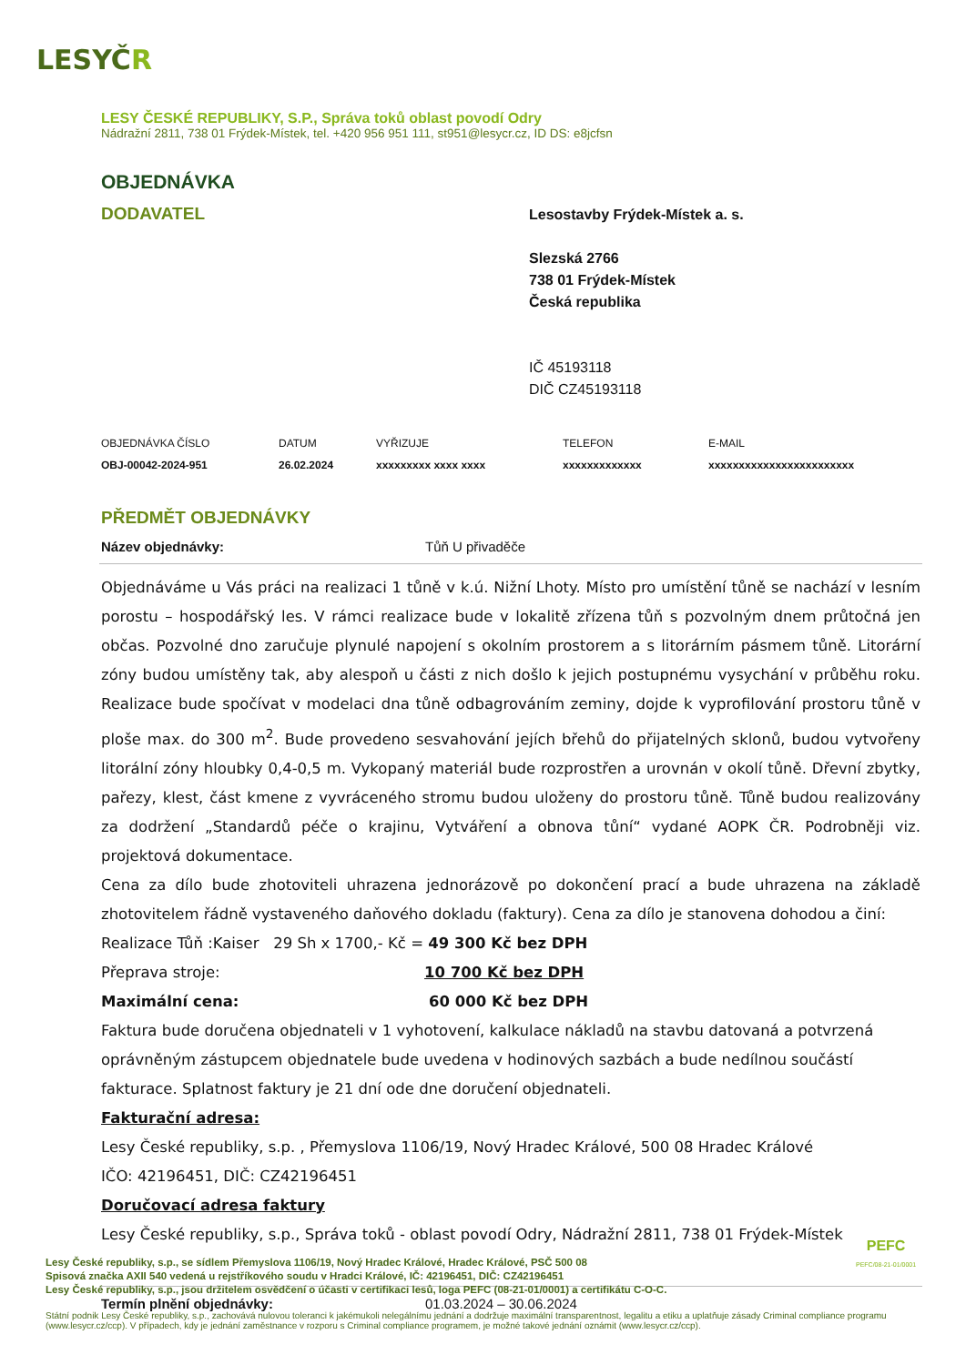LESYČR
LESY ČESKÉ REPUBLIKY, S.P., Správa toků oblast povodí Odry
Nádražní 2811, 738 01 Frýdek-Místek, tel. +420 956 951 111, st951@lesycr.cz, ID DS: e8jcfsn
OBJEDNÁVKA
DODAVATEL
Lesostavby Frýdek-Místek a. s.
Slezská 2766
738 01 Frýdek-Místek
Česká republika
IČ 45193118
DIČ CZ45193118
| OBJEDNÁVKA ČÍSLO | DATUM | VYŘIZUJE | TELEFON | E-MAIL |
| --- | --- | --- | --- | --- |
| OBJ-00042-2024-951 | 26.02.2024 | xxxxxxxxx xxxx xxxx | xxxxxxxxxxxxx | xxxxxxxxxxxxxxxxxxxxxxxx |
PŘEDMĚT OBJEDNÁVKY
Název objednávky: Tůň U přivaděče
Objednáváme u Vás práci na realizaci 1 tůně v k.ú. Nižní Lhoty. Místo pro umístění tůně se nachází v lesním porostu – hospodářský les. V rámci realizace bude v lokalitě zřízena tůň s pozvolným dnem průtočná jen občas. Pozvolné dno zaručuje plynulé napojení s okolním prostorem a s litorárním pásmem tůně. Litorární zóny budou umístěny tak, aby alespoň u části z nich došlo k jejich postupnému vysychání v průběhu roku. Realizace bude spočívat v modelaci dna tůně odbagrováním zeminy, dojde k vyprofilování prostoru tůně v ploše max. do 300 m<sup>2</sup>. Bude provedeno sesvahování jejích břehů do přijatelných sklonů, budou vytvořeny litorální zóny hloubky 0,4-0,5 m. Vykopaný materiál bude rozprostřen a urovnán v okolí tůně. Dřevní zbytky, pařezy, klest, část kmene z vyvráceného stromu budou uloženy do prostoru tůně. Tůně budou realizovány za dodržení „Standardů péče o krajinu, Vytváření a obnova tůní“ vydané AOPK ČR. Podrobněji viz. projektová dokumentace.
Cena za dílo bude zhotoviteli uhrazena jednorázově po dokončení prací a bude uhrazena na základě zhotovitelem řádně vystaveného daňového dokladu (faktury). Cena za dílo je stanovena dohodou a činí:
Realizace Tůň :Kaiser 29 Sh x 1700,- Kč = 49 300 Kč bez DPH
Přeprava stroje: 10 700 Kč bez DPH
Maximální cena: 60 000 Kč bez DPH
Faktura bude doručena objednateli v 1 vyhotovení, kalkulace nákladů na stavbu datovaná a potvrzená oprávněným zástupcem objednatele bude uvedena v hodinových sazbách a bude nedílnou součástí fakturace. Splatnost faktury je 21 dní ode dne doručení objednateli.
Fakturační adresa:
Lesy České republiky, s.p. , Přemyslova 1106/19, Nový Hradec Králové, 500 08 Hradec Králové
IČO: 42196451, DIČ: CZ42196451
Doručovací adresa faktury
Lesy České republiky, s.p., Správa toků - oblast povodí Odry, Nádražní 2811, 738 01 Frýdek-Místek
Termín plnění objednávky: 01.03.2024 – 30.06.2024
Lesy České republiky, s.p., se sídlem Přemyslova 1106/19, Nový Hradec Králové, Hradec Králové, PSČ 500 08
Spisová značka AXII 540 vedená u rejstříkového soudu v Hradci Králové, IČ: 42196451, DIČ: CZ42196451
Lesy České republiky, s.p., jsou držitelem osvědčení o účasti v certifikaci lesů, loga PEFC (08-21-01/0001) a certifikátu C-O-C.
PEFC
PEFC/08-21-01/0001
Státní podnik Lesy České republiky, s.p., zachovává nulovou toleranci k jakémukoli nelegálnímu jednání a dodržuje maximální transparentnost, legalitu a etiku a uplatňuje zásady Criminal compliance programu (www.lesycr.cz/ccp). V případech, kdy je jednání zaměstnance v rozporu s Criminal compliance programem, je možné takové jednání oznámit (www.lesycr.cz/ccp).